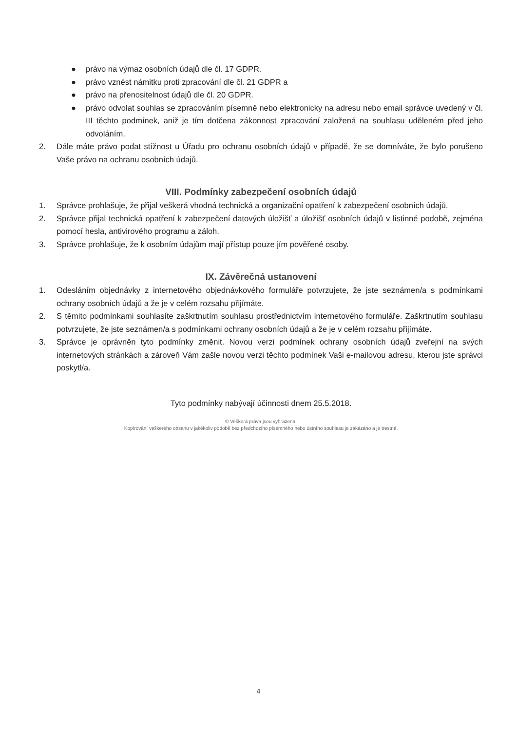● právo na výmaz osobních údajů dle čl. 17 GDPR.
● právo vznést námitku proti zpracování dle čl. 21 GDPR a
● právo na přenositelnost údajů dle čl. 20 GDPR.
● právo odvolat souhlas se zpracováním písemně nebo elektronicky na adresu nebo email správce uvedený v čl. III těchto podmínek, aniž je tím dotčena zákonnost zpracování založená na souhlasu uděleném před jeho odvoláním.
2. Dále máte právo podat stížnost u Úřadu pro ochranu osobních údajů v případě, že se domníváte, že bylo porušeno Vaše právo na ochranu osobních údajů.
VIII. Podmínky zabezpečení osobních údajů
1. Správce prohlašuje, že přijal veškerá vhodná technická a organizační opatření k zabezpečení osobních údajů.
2. Správce přijal technická opatření k zabezpečení datových úložišť a úložišť osobních údajů v listinné podobě, zejména pomocí hesla, antivirového programu a záloh.
3. Správce prohlašuje, že k osobním údajům mají přístup pouze jím pověřené osoby.
IX. Závěrečná ustanovení
1. Odesláním objednávky z internetového objednávkového formuláře potvrzujete, že jste seznámen/a s podmínkami ochrany osobních údajů a že je v celém rozsahu přijímáte.
2. S těmito podmínkami souhlasíte zaškrtnutím souhlasu prostřednictvím internetového formuláře. Zaškrtnutím souhlasu potvrzujete, že jste seznámen/a s podmínkami ochrany osobních údajů a že je v celém rozsahu přijímáte.
3. Správce je oprávněn tyto podmínky změnit. Novou verzi podmínek ochrany osobních údajů zveřejní na svých internetových stránkách a zároveň Vám zašle novou verzi těchto podmínek Vaši e-mailovou adresu, kterou jste správci poskytl/a.
Tyto podmínky nabývají účinnosti dnem 25.5.2018.
© Veškerá práva jsou vyhrazena.
Kopírování veškerého obsahu v jakékoliv podobě bez předchozího písemného nebo ústního souhlasu je zakázáno a je trestné.
4